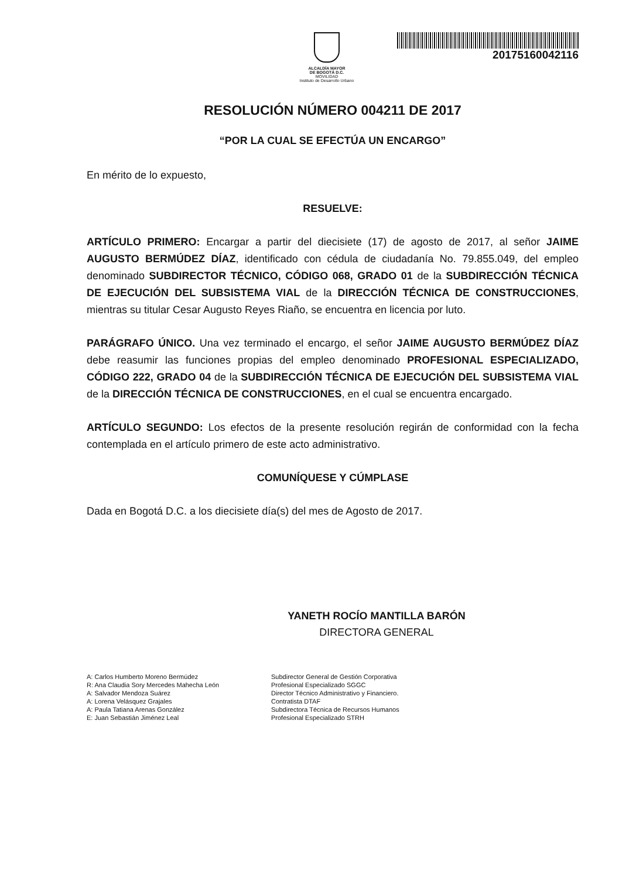ALCALDÍA MAYOR
DE BOGOTÁ D.C.
MOVILIDAD
Instituto de Desarrollo Urbano
20175160042116
RESOLUCIÓN NÚMERO 004211 DE 2017
“POR LA CUAL SE EFECTÚA UN ENCARGO”
En mérito de lo expuesto,
RESUELVE:
ARTÍCULO PRIMERO: Encargar a partir del diecisiete (17) de agosto de 2017, al señor JAIME AUGUSTO BERMÚDEZ DÍAZ, identificado con cédula de ciudadanía No. 79.855.049, del empleo denominado SUBDIRECTOR TÉCNICO, CÓDIGO 068, GRADO 01 de la SUBDIRECCIÓN TÉCNICA DE EJECUCIÓN DEL SUBSISTEMA VIAL de la DIRECCIÓN TÉCNICA DE CONSTRUCCIONES, mientras su titular Cesar Augusto Reyes Riaño, se encuentra en licencia por luto.
PARÁGRAFO ÚNICO. Una vez terminado el encargo, el señor JAIME AUGUSTO BERMÚDEZ DÍAZ debe reasumir las funciones propias del empleo denominado PROFESIONAL ESPECIALIZADO, CÓDIGO 222, GRADO 04 de la SUBDIRECCIÓN TÉCNICA DE EJECUCIÓN DEL SUBSISTEMA VIAL de la DIRECCIÓN TÉCNICA DE CONSTRUCCIONES, en el cual se encuentra encargado.
ARTÍCULO SEGUNDO: Los efectos de la presente resolución regirán de conformidad con la fecha contemplada en el artículo primero de este acto administrativo.
COMUNÍQUESE Y CÚMPLASE
Dada en Bogotá D.C. a los diecisiete día(s) del mes de Agosto de 2017.
YANETH ROCÍO MANTILLA BARÓN
DIRECTORA GENERAL
A: Carlos Humberto Moreno Bermúdez
R: Ana Claudia Sory Mercedes Mahecha León
A: Salvador Mendoza Suárez
A: Lorena Velásquez Grajales
A: Paula Tatiana Arenas González
E: Juan Sebastián Jiménez Leal
Subdirector General de Gestión Corporativa
Profesional Especializado SGGC
Director Técnico Administrativo y Financiero.
Contratista DTAF
Subdirectora Técnica de Recursos Humanos
Profesional Especializado STRH